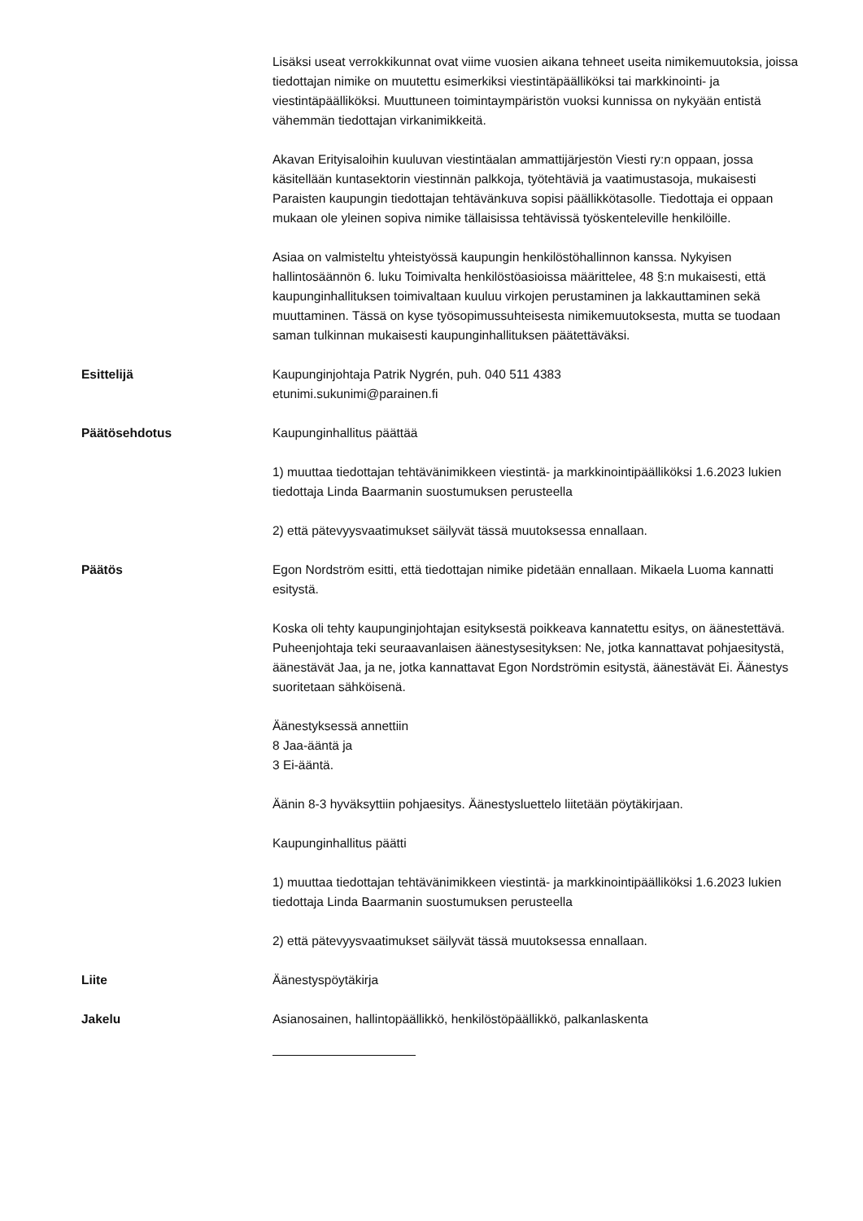Lisäksi useat verrokkikunnat ovat viime vuosien aikana tehneet useita nimikemuutoksia, joissa tiedottajan nimike on muutettu esimerkiksi viestintäpäälliköksi tai markkinointi- ja viestintäpäälliköksi. Muuttuneen toimintaympäristön vuoksi kunnissa on nykyään entistä vähemmän tiedottajan virkanimikkeitä.
Akavan Erityisaloihin kuuluvan viestintäalan ammattijärjestön Viesti ry:n oppaan, jossa käsitellään kuntasektorin viestinnän palkkoja, työtehtäviä ja vaatimustasoja, mukaisesti Paraisten kaupungin tiedottajan tehtävänkuva sopisi päällikkötasolle. Tiedottaja ei oppaan mukaan ole yleinen sopiva nimike tällaisissa tehtävissä työskenteleville henkilöille.
Asiaa on valmisteltu yhteistyössä kaupungin henkilöstöhallinnon kanssa. Nykyisen hallintosäännön 6. luku Toimivalta henkilöstöasioissa määrittelee, 48 §:n mukaisesti, että kaupunginhallituksen toimivaltaan kuuluu virkojen perustaminen ja lakkauttaminen sekä muuttaminen. Tässä on kyse työsopimussuhteisesta nimikemuutoksesta, mutta se tuodaan saman tulkinnan mukaisesti kaupunginhallituksen päätettäväksi.
Esittelijä Kaupunginjohtaja Patrik Nygrén, puh. 040 511 4383
etunimi.sukunimi@parainen.fi
Päätösehdotus Kaupunginhallitus päättää
1) muuttaa tiedottajan tehtävänimikkeen viestintä- ja markkinointipäälliköksi 1.6.2023 lukien tiedottaja Linda Baarmanin suostumuksen perusteella
2) että pätevyysvaatimukset säilyvät tässä muutoksessa ennallaan.
Päätös Egon Nordström esitti, että tiedottajan nimike pidetään ennallaan. Mikaela Luoma kannatti esitystä.
Koska oli tehty kaupunginjohtajan esityksestä poikkeava kannatettu esitys, on äänestettävä. Puheenjohtaja teki seuraavanlaisen äänestysesityksen: Ne, jotka kannattavat pohjaesitystä, äänestävät Jaa, ja ne, jotka kannattavat Egon Nordströmin esitystä, äänestävät Ei. Äänestys suoritetaan sähköisenä.
Äänestyksessä annettiin
8 Jaa-ääntä ja
3 Ei-ääntä.
Äänin 8-3 hyväksyttiin pohjaesitys. Äänestysluettelo liitetään pöytäkirjaan.
Kaupunginhallitus päätti
1) muuttaa tiedottajan tehtävänimikkeen viestintä- ja markkinointipäälliköksi 1.6.2023 lukien tiedottaja Linda Baarmanin suostumuksen perusteella
2) että pätevyysvaatimukset säilyvät tässä muutoksessa ennallaan.
Liite Äänestyspöytäkirja
Jakelu Asianosainen, hallintopäällikkö, henkilöstöpäällikkö, palkanlaskenta